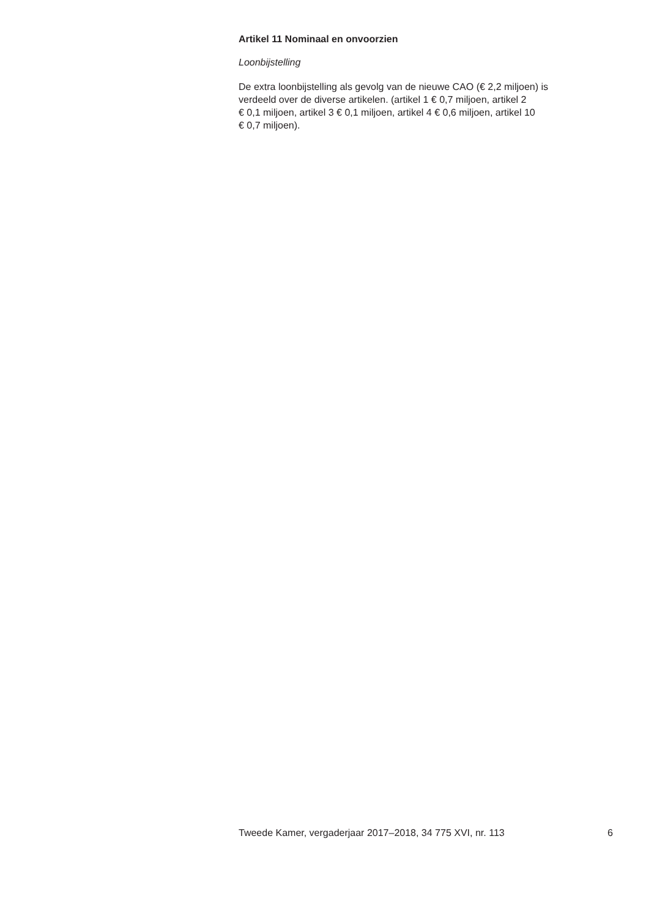Artikel 11 Nominaal en onvoorzien
Loonbijstelling
De extra loonbijstelling als gevolg van de nieuwe CAO (€ 2,2 miljoen) is
verdeeld over de diverse artikelen. (artikel 1 € 0,7 miljoen, artikel 2
€ 0,1 miljoen, artikel 3 € 0,1 miljoen, artikel 4 € 0,6 miljoen, artikel 10
€ 0,7 miljoen).
Tweede Kamer, vergaderjaar 2017–2018, 34 775 XVI, nr. 113 6